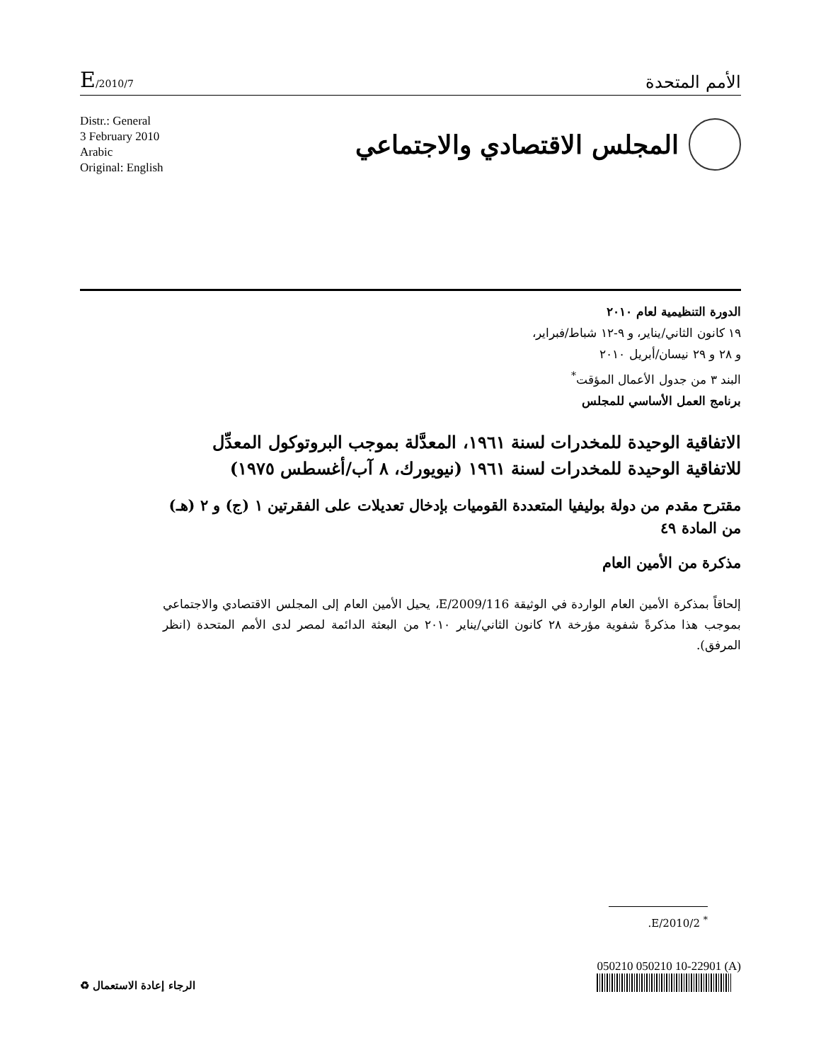E/2010/7
الأمم المتحدة
Distr.: General
3 February 2010
Arabic
Original: English
المجلس الاقتصادي والاجتماعي
الدورة التنظيمية لعام ٢٠١٠
١٩ كانون الثاني/يناير، و ٩-١٢ شباط/فبراير،
و ٢٨ و ٢٩ نيسان/أبريل ٢٠١٠
البند ٣ من جدول الأعمال المؤقت<sup>*</sup>
برنامج العمل الأساسي للمجلس
الاتفاقية الوحيدة للمخدرات لسنة ١٩٦١، المعدَّلة بموجب البروتوكول المعدِّل للاتفاقية الوحيدة للمخدرات لسنة ١٩٦١ (نيويورك، ٨ آب/أغسطس ١٩٧٥)
مقترح مقدم من دولة بوليفيا المتعددة القوميات بإدخال تعديلات على الفقرتين ١ (ج) و ٢ (هـ) من المادة ٤٩
مذكرة من الأمين العام
إلحاقاً بمذكرة الأمين العام الواردة في الوثيقة E/2009/116، يحيل الأمين العام إلى المجلس الاقتصادي والاجتماعي بموجب هذا مذكرةً شفوية مؤرخة ٢٨ كانون الثاني/يناير ٢٠١٠ من البعثة الدائمة لمصر لدى الأمم المتحدة (انظر المرفق).
<sup>*</sup> E/2010/2.
الرجاء إعادة الاستعمال ♻
050210 050210 10-22901 (A)